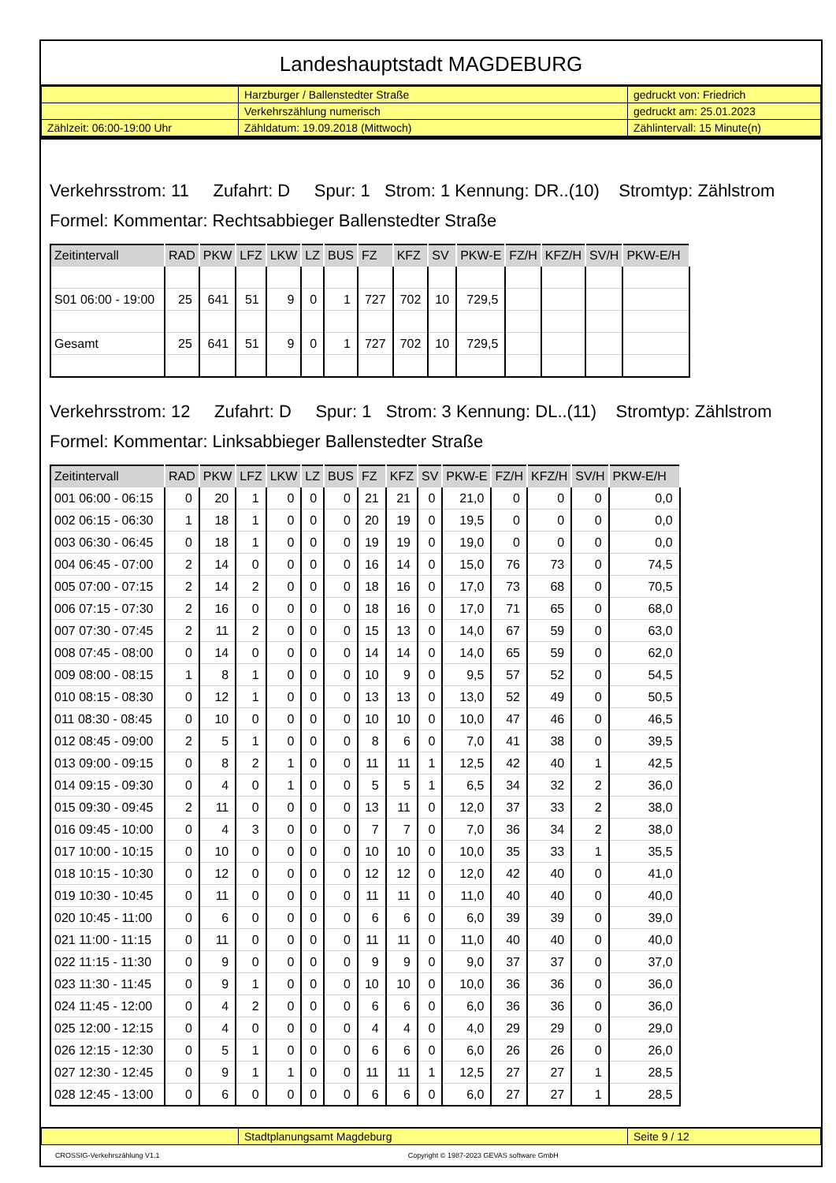Landeshauptstadt MAGDEBURG
| | Harzburger / Ballenstedter Straße | gedruckt von: Friedrich |
| | Verkehrszählung numerisch | gedruckt am: 25.01.2023 |
| Zählzeit: 06:00-19:00 Uhr | Zähldatum: 19.09.2018 (Mittwoch) | Zählintervall: 15 Minute(n) |
Verkehrsstrom: 11 Zufahrt: D Spur: 1 Strom: 1 Kennung: DR..(10) Stromtyp: Zählstrom
Formel: Kommentar: Rechtsabbieger Ballenstedter Straße
| Zeitintervall | RAD | PKW | LFZ | LKW | LZ | BUS | FZ | KFZ | SV | PKW-E | FZ/H | KFZ/H | SV/H | PKW-E/H |
| --- | --- | --- | --- | --- | --- | --- | --- | --- | --- | --- | --- | --- | --- | --- |
| S01 06:00 - 19:00 | 25 | 641 | 51 | 9 | 0 | 1 | 727 | 702 | 10 | 729,5 | | | | |
| Gesamt | 25 | 641 | 51 | 9 | 0 | 1 | 727 | 702 | 10 | 729,5 | | | | |
Verkehrsstrom: 12 Zufahrt: D Spur: 1 Strom: 3 Kennung: DL..(11) Stromtyp: Zählstrom
Formel: Kommentar: Linksabbieger Ballenstedter Straße
| Zeitintervall | RAD | PKW | LFZ | LKW | LZ | BUS | FZ | KFZ | SV | PKW-E | FZ/H | KFZ/H | SV/H | PKW-E/H |
| --- | --- | --- | --- | --- | --- | --- | --- | --- | --- | --- | --- | --- | --- | --- |
| 001 06:00 - 06:15 | 0 | 20 | 1 | 0 | 0 | 0 | 21 | 21 | 0 | 21,0 | 0 | 0 | 0 | 0,0 |
| 002 06:15 - 06:30 | 1 | 18 | 1 | 0 | 0 | 0 | 20 | 19 | 0 | 19,5 | 0 | 0 | 0 | 0,0 |
| 003 06:30 - 06:45 | 0 | 18 | 1 | 0 | 0 | 0 | 19 | 19 | 0 | 19,0 | 0 | 0 | 0 | 0,0 |
| 004 06:45 - 07:00 | 2 | 14 | 0 | 0 | 0 | 0 | 16 | 14 | 0 | 15,0 | 76 | 73 | 0 | 74,5 |
| 005 07:00 - 07:15 | 2 | 14 | 2 | 0 | 0 | 0 | 18 | 16 | 0 | 17,0 | 73 | 68 | 0 | 70,5 |
| 006 07:15 - 07:30 | 2 | 16 | 0 | 0 | 0 | 0 | 18 | 16 | 0 | 17,0 | 71 | 65 | 0 | 68,0 |
| 007 07:30 - 07:45 | 2 | 11 | 2 | 0 | 0 | 0 | 15 | 13 | 0 | 14,0 | 67 | 59 | 0 | 63,0 |
| 008 07:45 - 08:00 | 0 | 14 | 0 | 0 | 0 | 0 | 14 | 14 | 0 | 14,0 | 65 | 59 | 0 | 62,0 |
| 009 08:00 - 08:15 | 1 | 8 | 1 | 0 | 0 | 0 | 10 | 9 | 0 | 9,5 | 57 | 52 | 0 | 54,5 |
| 010 08:15 - 08:30 | 0 | 12 | 1 | 0 | 0 | 0 | 13 | 13 | 0 | 13,0 | 52 | 49 | 0 | 50,5 |
| 011 08:30 - 08:45 | 0 | 10 | 0 | 0 | 0 | 0 | 10 | 10 | 0 | 10,0 | 47 | 46 | 0 | 46,5 |
| 012 08:45 - 09:00 | 2 | 5 | 1 | 0 | 0 | 0 | 8 | 6 | 0 | 7,0 | 41 | 38 | 0 | 39,5 |
| 013 09:00 - 09:15 | 0 | 8 | 2 | 1 | 0 | 0 | 11 | 11 | 1 | 12,5 | 42 | 40 | 1 | 42,5 |
| 014 09:15 - 09:30 | 0 | 4 | 0 | 1 | 0 | 0 | 5 | 5 | 1 | 6,5 | 34 | 32 | 2 | 36,0 |
| 015 09:30 - 09:45 | 2 | 11 | 0 | 0 | 0 | 0 | 13 | 11 | 0 | 12,0 | 37 | 33 | 2 | 38,0 |
| 016 09:45 - 10:00 | 0 | 4 | 3 | 0 | 0 | 0 | 7 | 7 | 0 | 7,0 | 36 | 34 | 2 | 38,0 |
| 017 10:00 - 10:15 | 0 | 10 | 0 | 0 | 0 | 0 | 10 | 10 | 0 | 10,0 | 35 | 33 | 1 | 35,5 |
| 018 10:15 - 10:30 | 0 | 12 | 0 | 0 | 0 | 0 | 12 | 12 | 0 | 12,0 | 42 | 40 | 0 | 41,0 |
| 019 10:30 - 10:45 | 0 | 11 | 0 | 0 | 0 | 0 | 11 | 11 | 0 | 11,0 | 40 | 40 | 0 | 40,0 |
| 020 10:45 - 11:00 | 0 | 6 | 0 | 0 | 0 | 0 | 6 | 6 | 0 | 6,0 | 39 | 39 | 0 | 39,0 |
| 021 11:00 - 11:15 | 0 | 11 | 0 | 0 | 0 | 0 | 11 | 11 | 0 | 11,0 | 40 | 40 | 0 | 40,0 |
| 022 11:15 - 11:30 | 0 | 9 | 0 | 0 | 0 | 0 | 9 | 9 | 0 | 9,0 | 37 | 37 | 0 | 37,0 |
| 023 11:30 - 11:45 | 0 | 9 | 1 | 0 | 0 | 0 | 10 | 10 | 0 | 10,0 | 36 | 36 | 0 | 36,0 |
| 024 11:45 - 12:00 | 0 | 4 | 2 | 0 | 0 | 0 | 6 | 6 | 0 | 6,0 | 36 | 36 | 0 | 36,0 |
| 025 12:00 - 12:15 | 0 | 4 | 0 | 0 | 0 | 0 | 4 | 4 | 0 | 4,0 | 29 | 29 | 0 | 29,0 |
| 026 12:15 - 12:30 | 0 | 5 | 1 | 0 | 0 | 0 | 6 | 6 | 0 | 6,0 | 26 | 26 | 0 | 26,0 |
| 027 12:30 - 12:45 | 0 | 9 | 1 | 1 | 0 | 0 | 11 | 11 | 1 | 12,5 | 27 | 27 | 1 | 28,5 |
| 028 12:45 - 13:00 | 0 | 6 | 0 | 0 | 0 | 0 | 6 | 6 | 0 | 6,0 | 27 | 27 | 1 | 28,5 |
| | Stadtplanungsamt Magdeburg | Seite 9 / 12 |
CROSSIG-Verkehrszählung V1.1 Copyright © 1987-2023 GEVAS software GmbH